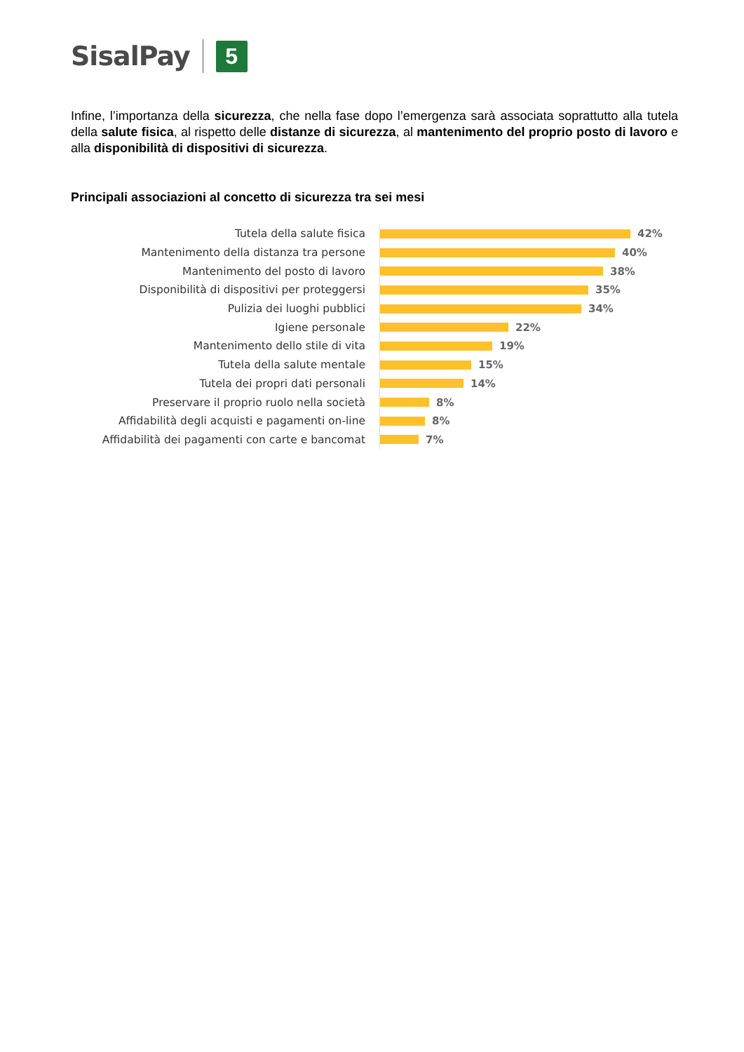SisalPay
5
Infine, l’importanza della sicurezza, che nella fase dopo l’emergenza sarà associata soprattutto alla tutela della salute fisica, al rispetto delle distanze di sicurezza, al mantenimento del proprio posto di lavoro e alla disponibilità di dispositivi di sicurezza.
Principali associazioni al concetto di sicurezza tra sei mesi
Tutela della salute fisica
42%
Mantenimento della distanza tra persone
40%
Mantenimento del posto di lavoro
38%
Disponibilità di dispositivi per proteggersi
35%
Pulizia dei luoghi pubblici
34%
Igiene personale
22%
Mantenimento dello stile di vita
19%
Tutela della salute mentale
15%
Tutela dei propri dati personali
14%
Preservare il proprio ruolo nella società
8%
Affidabilità degli acquisti e pagamenti on-line
8%
Affidabilità dei pagamenti con carte e bancomat
7%